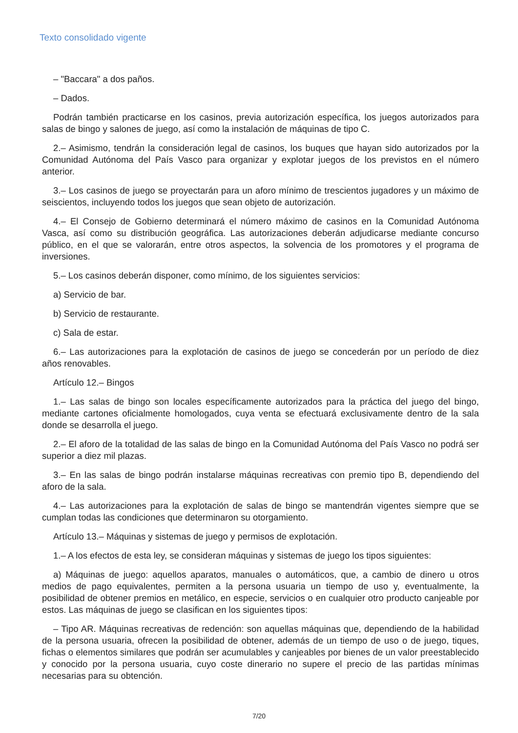Texto consolidado vigente
– "Baccara" a dos paños.
– Dados.
Podrán también practicarse en los casinos, previa autorización específica, los juegos autorizados para salas de bingo y salones de juego, así como la instalación de máquinas de tipo C.
2.– Asimismo, tendrán la consideración legal de casinos, los buques que hayan sido autorizados por la Comunidad Autónoma del País Vasco para organizar y explotar juegos de los previstos en el número anterior.
3.– Los casinos de juego se proyectarán para un aforo mínimo de trescientos jugadores y un máximo de seiscientos, incluyendo todos los juegos que sean objeto de autorización.
4.– El Consejo de Gobierno determinará el número máximo de casinos en la Comunidad Autónoma Vasca, así como su distribución geográfica. Las autorizaciones deberán adjudicarse mediante concurso público, en el que se valorarán, entre otros aspectos, la solvencia de los promotores y el programa de inversiones.
5.– Los casinos deberán disponer, como mínimo, de los siguientes servicios:
a) Servicio de bar.
b) Servicio de restaurante.
c) Sala de estar.
6.– Las autorizaciones para la explotación de casinos de juego se concederán por un período de diez años renovables.
Artículo 12.– Bingos
1.– Las salas de bingo son locales específicamente autorizados para la práctica del juego del bingo, mediante cartones oficialmente homologados, cuya venta se efectuará exclusivamente dentro de la sala donde se desarrolla el juego.
2.– El aforo de la totalidad de las salas de bingo en la Comunidad Autónoma del País Vasco no podrá ser superior a diez mil plazas.
3.– En las salas de bingo podrán instalarse máquinas recreativas con premio tipo B, dependiendo del aforo de la sala.
4.– Las autorizaciones para la explotación de salas de bingo se mantendrán vigentes siempre que se cumplan todas las condiciones que determinaron su otorgamiento.
Artículo 13.– Máquinas y sistemas de juego y permisos de explotación.
1.– A los efectos de esta ley, se consideran máquinas y sistemas de juego los tipos siguientes:
a) Máquinas de juego: aquellos aparatos, manuales o automáticos, que, a cambio de dinero u otros medios de pago equivalentes, permiten a la persona usuaria un tiempo de uso y, eventualmente, la posibilidad de obtener premios en metálico, en especie, servicios o en cualquier otro producto canjeable por estos. Las máquinas de juego se clasifican en los siguientes tipos:
– Tipo AR. Máquinas recreativas de redención: son aquellas máquinas que, dependiendo de la habilidad de la persona usuaria, ofrecen la posibilidad de obtener, además de un tiempo de uso o de juego, tiques, fichas o elementos similares que podrán ser acumulables y canjeables por bienes de un valor preestablecido y conocido por la persona usuaria, cuyo coste dinerario no supere el precio de las partidas mínimas necesarias para su obtención.
7/20